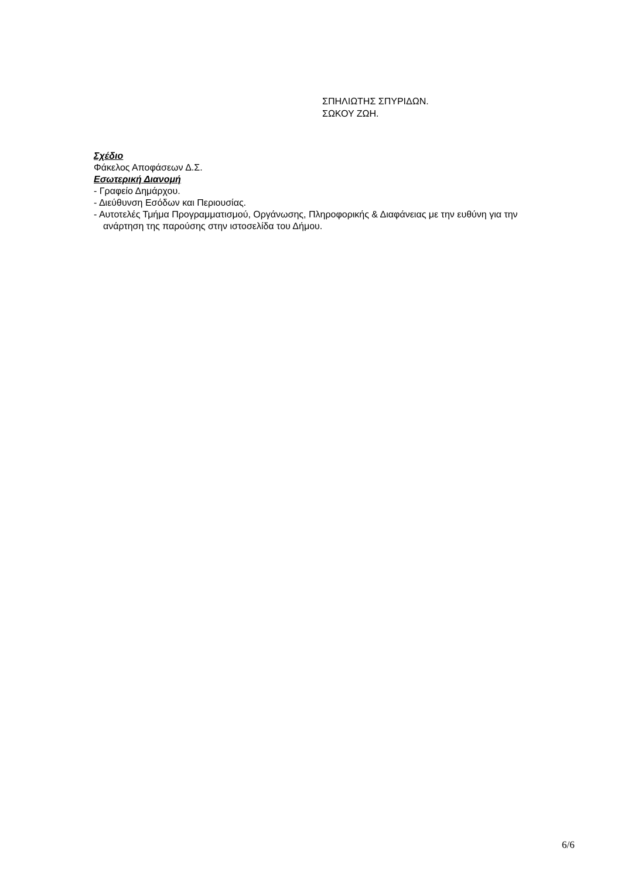ΣΠΗΛΙΩΤΗΣ ΣΠΥΡΙΔΩΝ.
ΣΩΚΟΥ ΖΩΗ.
Σχέδιο
Φάκελος Αποφάσεων Δ.Σ.
Εσωτερική Διανομή
- Γραφείο Δημάρχου.
- Διεύθυνση Εσόδων και Περιουσίας.
- Αυτοτελές Τμήμα Προγραμματισμού, Οργάνωσης, Πληροφορικής & Διαφάνειας με την ευθύνη για την ανάρτηση της παρούσης στην ιστοσελίδα του Δήμου.
6/6